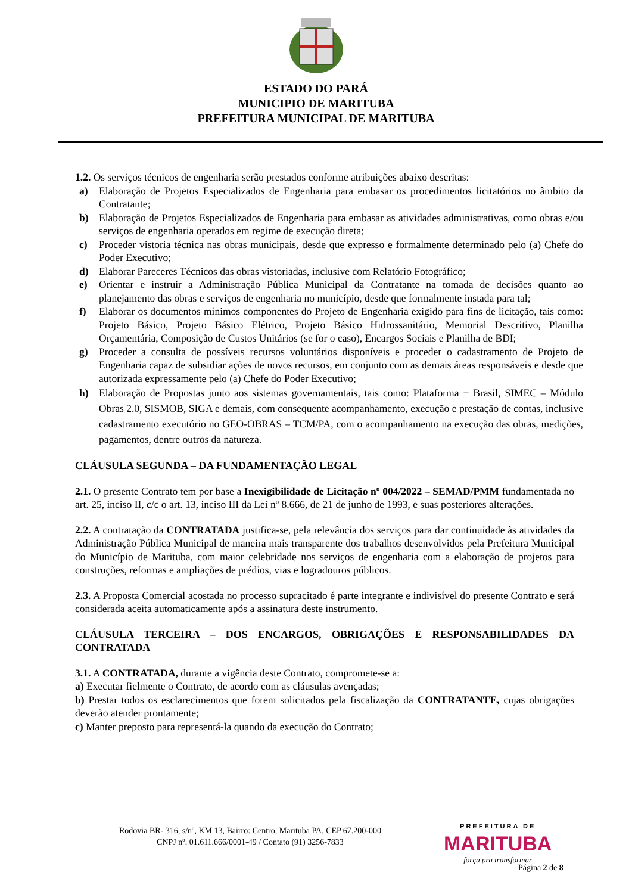ESTADO DO PARÁ
MUNICIPIO DE MARITUBA
PREFEITURA MUNICIPAL DE MARITUBA
1.2. Os serviços técnicos de engenharia serão prestados conforme atribuições abaixo descritas:
a) Elaboração de Projetos Especializados de Engenharia para embasar os procedimentos licitatórios no âmbito da Contratante;
b) Elaboração de Projetos Especializados de Engenharia para embasar as atividades administrativas, como obras e/ou serviços de engenharia operados em regime de execução direta;
c) Proceder vistoria técnica nas obras municipais, desde que expresso e formalmente determinado pelo (a) Chefe do Poder Executivo;
d) Elaborar Pareceres Técnicos das obras vistoriadas, inclusive com Relatório Fotográfico;
e) Orientar e instruir a Administração Pública Municipal da Contratante na tomada de decisões quanto ao planejamento das obras e serviços de engenharia no município, desde que formalmente instada para tal;
f) Elaborar os documentos mínimos componentes do Projeto de Engenharia exigido para fins de licitação, tais como: Projeto Básico, Projeto Básico Elétrico, Projeto Básico Hidrossanitário, Memorial Descritivo, Planilha Orçamentária, Composição de Custos Unitários (se for o caso), Encargos Sociais e Planilha de BDI;
g) Proceder a consulta de possíveis recursos voluntários disponíveis e proceder o cadastramento de Projeto de Engenharia capaz de subsidiar ações de novos recursos, em conjunto com as demais áreas responsáveis e desde que autorizada expressamente pelo (a) Chefe do Poder Executivo;
h) Elaboração de Propostas junto aos sistemas governamentais, tais como: Plataforma + Brasil, SIMEC – Módulo Obras 2.0, SISMOB, SIGA e demais, com consequente acompanhamento, execução e prestação de contas, inclusive cadastramento executório no GEO-OBRAS – TCM/PA, com o acompanhamento na execução das obras, medições, pagamentos, dentre outros da natureza.
CLÁUSULA SEGUNDA – DA FUNDAMENTAÇÃO LEGAL
2.1. O presente Contrato tem por base a Inexigibilidade de Licitação nº 004/2022 – SEMAD/PMM fundamentada no art. 25, inciso II, c/c o art. 13, inciso III da Lei nº 8.666, de 21 de junho de 1993, e suas posteriores alterações.
2.2. A contratação da CONTRATADA justifica-se, pela relevância dos serviços para dar continuidade às atividades da Administração Pública Municipal de maneira mais transparente dos trabalhos desenvolvidos pela Prefeitura Municipal do Município de Marituba, com maior celebridade nos serviços de engenharia com a elaboração de projetos para construções, reformas e ampliações de prédios, vias e logradouros públicos.
2.3. A Proposta Comercial acostada no processo supracitado é parte integrante e indivisível do presente Contrato e será considerada aceita automaticamente após a assinatura deste instrumento.
CLÁUSULA TERCEIRA – DOS ENCARGOS, OBRIGAÇÕES E RESPONSABILIDADES DA CONTRATADA
3.1. A CONTRATADA, durante a vigência deste Contrato, compromete-se a:
a) Executar fielmente o Contrato, de acordo com as cláusulas avençadas;
b) Prestar todos os esclarecimentos que forem solicitados pela fiscalização da CONTRATANTE, cujas obrigações deverão atender prontamente;
c) Manter preposto para representá-la quando da execução do Contrato;
Rodovia BR- 316, s/nº, KM 13, Bairro: Centro, Marituba PA, CEP 67.200-000
CNPJ nº. 01.611.666/0001-49 / Contato (91) 3256-7833
PREFEITURA DE
MARITUBA
força pra transformar
Página 2 de 8